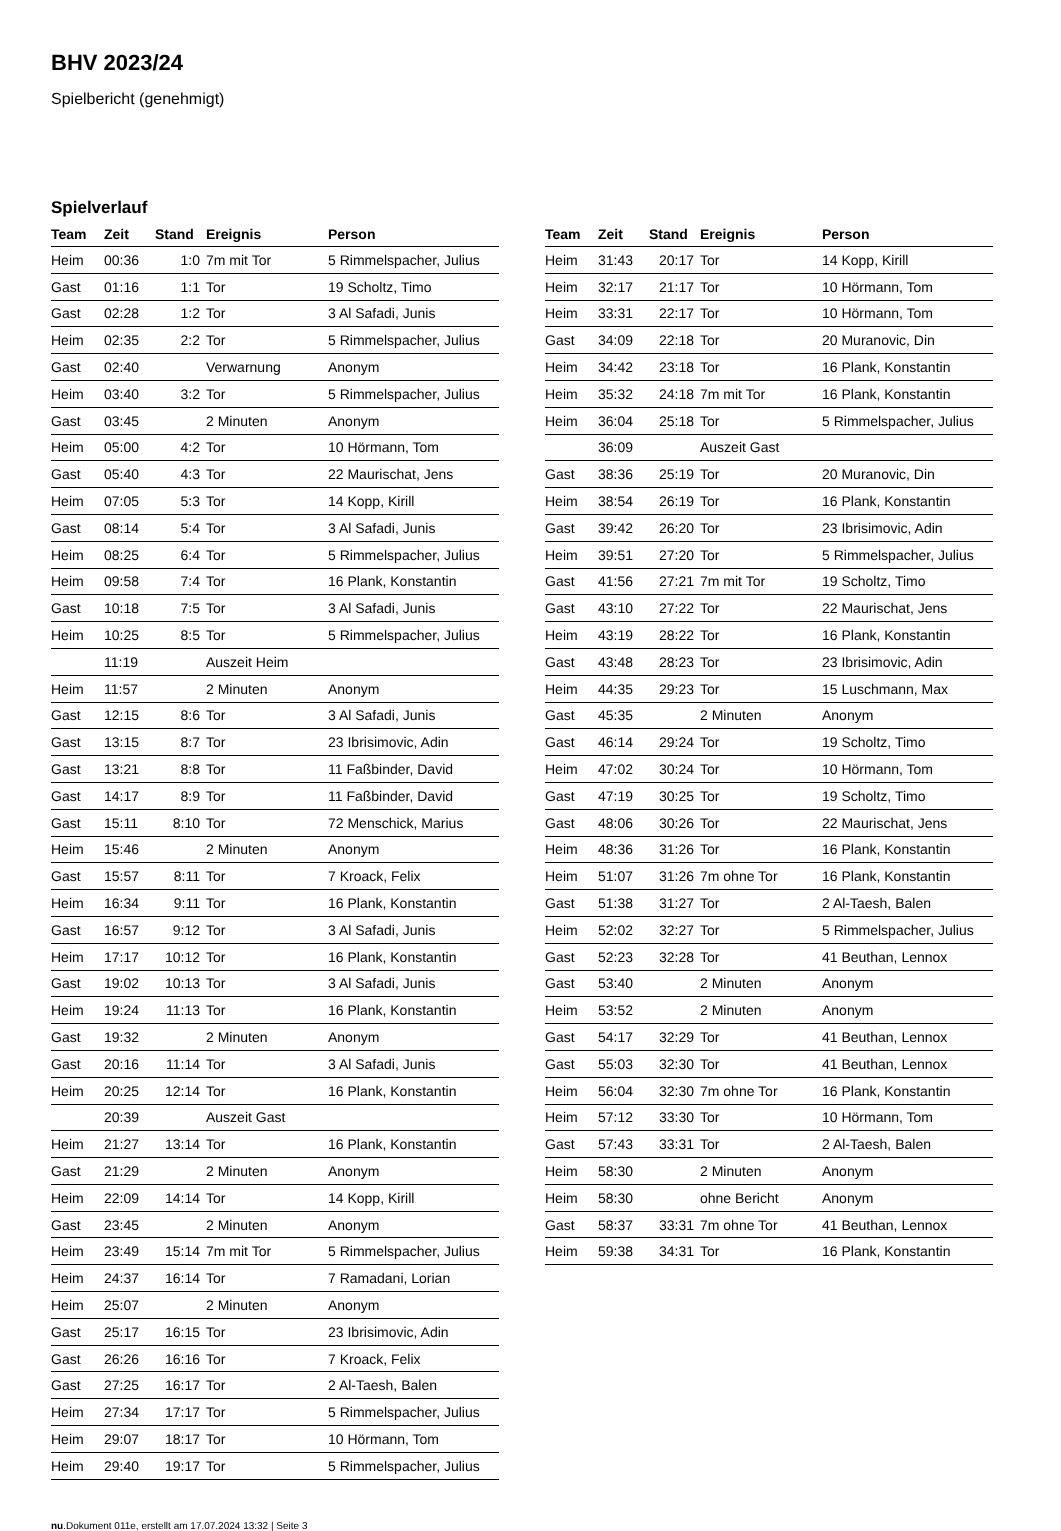BHV 2023/24
Spielbericht (genehmigt)
Spielverlauf
| Team | Zeit | Stand | Ereignis | Person |
| --- | --- | --- | --- | --- |
| Heim | 00:36 | 1:0 | 7m mit Tor | 5 Rimmelspacher, Julius |
| Gast | 01:16 | 1:1 | Tor | 19 Scholtz, Timo |
| Gast | 02:28 | 1:2 | Tor | 3 Al Safadi, Junis |
| Heim | 02:35 | 2:2 | Tor | 5 Rimmelspacher, Julius |
| Gast | 02:40 | | Verwarnung | Anonym |
| Heim | 03:40 | 3:2 | Tor | 5 Rimmelspacher, Julius |
| Gast | 03:45 | | 2 Minuten | Anonym |
| Heim | 05:00 | 4:2 | Tor | 10 Hörmann, Tom |
| Gast | 05:40 | 4:3 | Tor | 22 Maurischat, Jens |
| Heim | 07:05 | 5:3 | Tor | 14 Kopp, Kirill |
| Gast | 08:14 | 5:4 | Tor | 3 Al Safadi, Junis |
| Heim | 08:25 | 6:4 | Tor | 5 Rimmelspacher, Julius |
| Heim | 09:58 | 7:4 | Tor | 16 Plank, Konstantin |
| Gast | 10:18 | 7:5 | Tor | 3 Al Safadi, Junis |
| Heim | 10:25 | 8:5 | Tor | 5 Rimmelspacher, Julius |
| | 11:19 | | Auszeit Heim | |
| Heim | 11:57 | | 2 Minuten | Anonym |
| Gast | 12:15 | 8:6 | Tor | 3 Al Safadi, Junis |
| Gast | 13:15 | 8:7 | Tor | 23 Ibrisimovic, Adin |
| Gast | 13:21 | 8:8 | Tor | 11 Faßbinder, David |
| Gast | 14:17 | 8:9 | Tor | 11 Faßbinder, David |
| Gast | 15:11 | 8:10 | Tor | 72 Menschick, Marius |
| Heim | 15:46 | | 2 Minuten | Anonym |
| Gast | 15:57 | 8:11 | Tor | 7 Kroack, Felix |
| Heim | 16:34 | 9:11 | Tor | 16 Plank, Konstantin |
| Gast | 16:57 | 9:12 | Tor | 3 Al Safadi, Junis |
| Heim | 17:17 | 10:12 | Tor | 16 Plank, Konstantin |
| Gast | 19:02 | 10:13 | Tor | 3 Al Safadi, Junis |
| Heim | 19:24 | 11:13 | Tor | 16 Plank, Konstantin |
| Gast | 19:32 | | 2 Minuten | Anonym |
| Gast | 20:16 | 11:14 | Tor | 3 Al Safadi, Junis |
| Heim | 20:25 | 12:14 | Tor | 16 Plank, Konstantin |
| | 20:39 | | Auszeit Gast | |
| Heim | 21:27 | 13:14 | Tor | 16 Plank, Konstantin |
| Gast | 21:29 | | 2 Minuten | Anonym |
| Heim | 22:09 | 14:14 | Tor | 14 Kopp, Kirill |
| Gast | 23:45 | | 2 Minuten | Anonym |
| Heim | 23:49 | 15:14 | 7m mit Tor | 5 Rimmelspacher, Julius |
| Heim | 24:37 | 16:14 | Tor | 7 Ramadani, Lorian |
| Heim | 25:07 | | 2 Minuten | Anonym |
| Gast | 25:17 | 16:15 | Tor | 23 Ibrisimovic, Adin |
| Gast | 26:26 | 16:16 | Tor | 7 Kroack, Felix |
| Gast | 27:25 | 16:17 | Tor | 2 Al-Taesh, Balen |
| Heim | 27:34 | 17:17 | Tor | 5 Rimmelspacher, Julius |
| Heim | 29:07 | 18:17 | Tor | 10 Hörmann, Tom |
| Heim | 29:40 | 19:17 | Tor | 5 Rimmelspacher, Julius |
| Team | Zeit | Stand | Ereignis | Person |
| --- | --- | --- | --- | --- |
| Heim | 31:43 | 20:17 | Tor | 14 Kopp, Kirill |
| Heim | 32:17 | 21:17 | Tor | 10 Hörmann, Tom |
| Heim | 33:31 | 22:17 | Tor | 10 Hörmann, Tom |
| Gast | 34:09 | 22:18 | Tor | 20 Muranovic, Din |
| Heim | 34:42 | 23:18 | Tor | 16 Plank, Konstantin |
| Heim | 35:32 | 24:18 | 7m mit Tor | 16 Plank, Konstantin |
| Heim | 36:04 | 25:18 | Tor | 5 Rimmelspacher, Julius |
| | 36:09 | | Auszeit Gast | |
| Gast | 38:36 | 25:19 | Tor | 20 Muranovic, Din |
| Heim | 38:54 | 26:19 | Tor | 16 Plank, Konstantin |
| Gast | 39:42 | 26:20 | Tor | 23 Ibrisimovic, Adin |
| Heim | 39:51 | 27:20 | Tor | 5 Rimmelspacher, Julius |
| Gast | 41:56 | 27:21 | 7m mit Tor | 19 Scholtz, Timo |
| Gast | 43:10 | 27:22 | Tor | 22 Maurischat, Jens |
| Heim | 43:19 | 28:22 | Tor | 16 Plank, Konstantin |
| Gast | 43:48 | 28:23 | Tor | 23 Ibrisimovic, Adin |
| Heim | 44:35 | 29:23 | Tor | 15 Luschmann, Max |
| Gast | 45:35 | | 2 Minuten | Anonym |
| Gast | 46:14 | 29:24 | Tor | 19 Scholtz, Timo |
| Heim | 47:02 | 30:24 | Tor | 10 Hörmann, Tom |
| Gast | 47:19 | 30:25 | Tor | 19 Scholtz, Timo |
| Gast | 48:06 | 30:26 | Tor | 22 Maurischat, Jens |
| Heim | 48:36 | 31:26 | Tor | 16 Plank, Konstantin |
| Heim | 51:07 | 31:26 | 7m ohne Tor | 16 Plank, Konstantin |
| Gast | 51:38 | 31:27 | Tor | 2 Al-Taesh, Balen |
| Heim | 52:02 | 32:27 | Tor | 5 Rimmelspacher, Julius |
| Gast | 52:23 | 32:28 | Tor | 41 Beuthan, Lennox |
| Gast | 53:40 | | 2 Minuten | Anonym |
| Heim | 53:52 | | 2 Minuten | Anonym |
| Gast | 54:17 | 32:29 | Tor | 41 Beuthan, Lennox |
| Gast | 55:03 | 32:30 | Tor | 41 Beuthan, Lennox |
| Heim | 56:04 | 32:30 | 7m ohne Tor | 16 Plank, Konstantin |
| Heim | 57:12 | 33:30 | Tor | 10 Hörmann, Tom |
| Gast | 57:43 | 33:31 | Tor | 2 Al-Taesh, Balen |
| Heim | 58:30 | | 2 Minuten | Anonym |
| Heim | 58:30 | | ohne Bericht | Anonym |
| Gast | 58:37 | 33:31 | 7m ohne Tor | 41 Beuthan, Lennox |
| Heim | 59:38 | 34:31 | Tor | 16 Plank, Konstantin |
nu.Dokument 011e, erstellt am 17.07.2024 13:32 | Seite 3